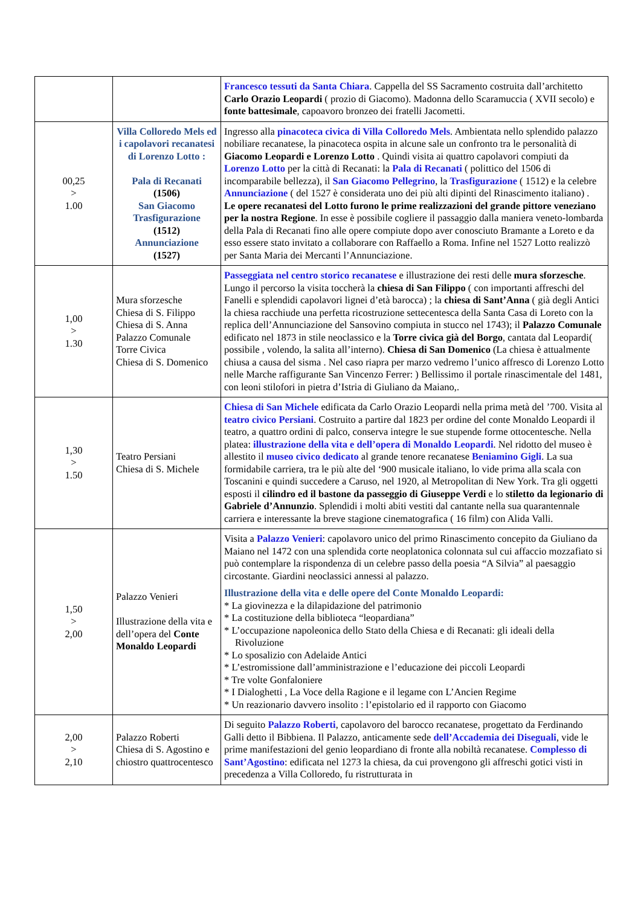| | | Francesco tessuti da Santa Chiara . Cappella del SS Sacramento costruita dall’architetto Carlo Orazio Leopardi ( prozio di Giacomo). Madonna dello Scaramuccia ( XVII secolo) e fonte battesimale , capoavoro bronzeo dei fratelli Jacometti. |
| 00,25 > 1.00 | Villa Colloredo Mels ed i capolavori recanatesi di Lorenzo Lotto : Pala di Recanati (1506) San Giacomo Trasfigurazione (1512) Annunciazione (1527) | Ingresso alla pinacoteca civica di Villa Colloredo Mels . Ambientata nello splendido palazzo nobiliare recanatese, la pinacoteca ospita in alcune sale un confronto tra le personalità di Giacomo Leopardi e Lorenzo Lotto . Quindi visita ai quattro capolavori compiuti da Lorenzo Lotto per la città di Recanati: la Pala di Recanati ( polittico del 1506 di incomparabile bellezza), il San Giacomo Pellegrino , la Trasfigurazione ( 1512) e la celebre Annunciazione ( del 1527 è considerata uno dei più alti dipinti del Rinascimento italiano) . Le opere recanatesi del Lotto furono le prime realizzazioni del grande pittore veneziano per la nostra Regione . In esse è possibile cogliere il passaggio dalla maniera veneto-lombarda della Pala di Recanati fino alle opere compiute dopo aver conosciuto Bramante a Loreto e da esso essere stato invitato a collaborare con Raffaello a Roma. Infine nel 1527 Lotto realizzò per Santa Maria dei Mercanti l’Annunciazione. |
| 1,00 > 1.30 | Mura sforzesche Chiesa di S. Filippo Chiesa di S. Anna Palazzo Comunale Torre Civica Chiesa di S. Domenico | Passeggiata nel centro storico recanatese e illustrazione dei resti delle mura sforzesche . Lungo il percorso la visita toccherà la chiesa di San Filippo ( con importanti affreschi del Fanelli e splendidi capolavori lignei d’età barocca) ; la chiesa di Sant’Anna ( già degli Antici la chiesa racchiude una perfetta ricostruzione settecentesca della Santa Casa di Loreto con la replica dell’Annunciazione del Sansovino compiuta in stucco nel 1743); il Palazzo Comunale edificato nel 1873 in stile neoclassico e la Torre civica già del Borgo , cantata dal Leopardi( possibile , volendo, la salita all’interno). Chiesa di San Domenico (La chiesa è attualmente chiusa a causa del sisma . Nel caso riapra per marzo vedremo l’unico affresco di Lorenzo Lotto nelle Marche raffigurante San Vincenzo Ferrer: ) Bellissimo il portale rinascimentale del 1481, con leoni stilofori in pietra d’Istria di Giuliano da Maiano,. |
| 1,30 > 1.50 | Teatro Persiani Chiesa di S. Michele | Chiesa di San Michele edificata da Carlo Orazio Leopardi nella prima metà del ’700. Visita al teatro civico Persiani . Costruito a partire dal 1823 per ordine del conte Monaldo Leopardi il teatro, a quattro ordini di palco, conserva integre le sue stupende forme ottocentesche. Nella platea: illustrazione della vita e dell’opera di Monaldo Leopardi . Nel ridotto del museo è allestito il museo civico dedicato al grande tenore recanatese Beniamino Gigli . La sua formidabile carriera, tra le più alte del ‘900 musicale italiano, lo vide prima alla scala con Toscanini e quindi succedere a Caruso, nel 1920, al Metropolitan di New York. Tra gli oggetti esposti il cilindro ed il bastone da passeggio di Giuseppe Verdi e lo stiletto da legionario di Gabriele d’Annunzio . Splendidi i molti abiti vestiti dal cantante nella sua quarantennale carriera e interessante la breve stagione cinematografica ( 16 film) con Alida Valli. |
| 1,50 > 2,00 | Palazzo Venieri Illustrazione della vita e dell’opera del Conte Monaldo Leopardi | Visita a Palazzo Venieri : capolavoro unico del primo Rinascimento concepito da Giuliano da Maiano nel 1472 con una splendida corte neoplatonica colonnata sul cui affaccio mozzafiato si può contemplare la rispondenza di un celebre passo della poesia “A Silvia” al paesaggio circostante. Giardini neoclassici annessi al palazzo. Illustrazione della vita e delle opere del Conte Monaldo Leopardi: * La giovinezza e la dilapidazione del patrimonio * La costituzione della biblioteca “leopardiana” * L’occupazione napoleonica dello Stato della Chiesa e di Recanati: gli ideali della Rivoluzione * Lo sposalizio con Adelaide Antici * L’estromissione dall’amministrazione e l’educazione dei piccoli Leopardi * Tre volte Gonfaloniere * I Dialoghetti , La Voce della Ragione e il legame con L’Ancien Regime * Un reazionario davvero insolito : l’epistolario ed il rapporto con Giacomo |
| 2,00 > 2,10 | Palazzo Roberti Chiesa di S. Agostino e chiostro quattrocentesco | Di seguito Palazzo Roberti , capolavoro del barocco recanatese, progettato da Ferdinando Galli detto il Bibbiena. Il Palazzo, anticamente sede dell’Accademia dei Diseguali , vide le prime manifestazioni del genio leopardiano di fronte alla nobiltà recanatese. Complesso di Sant’Agostino : edificata nel 1273 la chiesa, da cui provengono gli affreschi gotici visti in precedenza a Villa Colloredo, fu ristrutturata in |